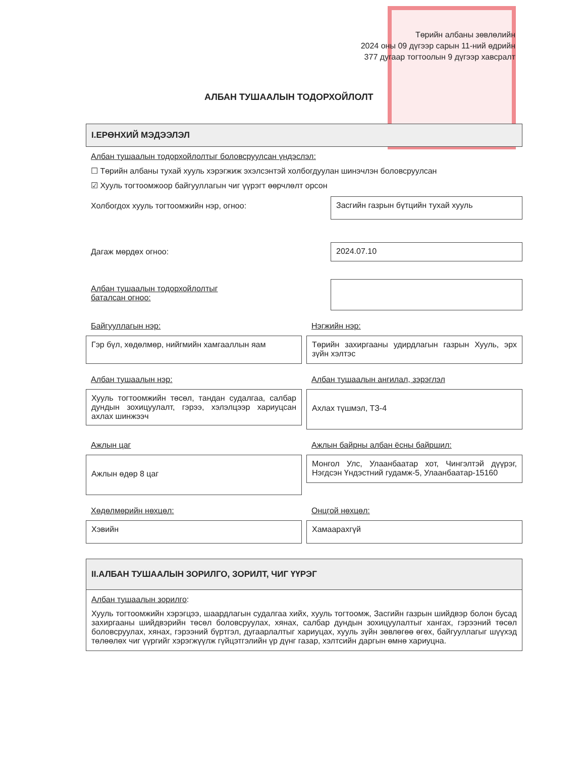Төрийн албаны зөвлөлийн
2024 оны 09 дүгээр сарын 11-ний өдрийн
377 дугаар тогтоолын 9 дүгээр хавсралт
АЛБАН ТУШААЛЫН ТОДОРХОЙЛОЛТ
I.ЕРӨНХИЙ МЭДЭЭЛЭЛ
Албан тушаалын тодорхойлолтыг боловсруулсан үндэслэл:
☐ Төрийн албаны тухай хууль хэрэгжиж эхэлсэнтэй холбогдуулан шинэчлэн боловсруулсан
☑ Хууль тогтоомжоор байгууллагын чиг үүрэгт өөрчлөлт орсон
Холбогдох хууль тогтоомжийн нэр, огноо:
Засгийн газрын бүтцийн тухай хууль
Дагаж мөрдөх огноо: 2024.07.10
Албан тушаалын тодорхойлолтыг
баталсан огноо:
Байгууллагын нэр:
Гэр бүл, хөдөлмөр, нийгмийн хамгааллын яам
Нэгжийн нэр:
Төрийн захиргааны удирдлагын газрын Хууль, эрх зүйн хэлтэс
Албан тушаалын нэр:
Хууль тогтоомжийн төсөл, тандан судалгаа, салбар дундын зохицуулалт, гэрээ, хэлэлцээр хариуцсан ахлах шинжээч
Албан тушаалын ангилал, зэрэглэл
Ахлах түшмэл, ТЗ-4
Ажлын цаг
Ажлын өдөр 8 цаг
Ажлын байрны албан ёсны байршил:
Монгол Улс, Улаанбаатар хот, Чингэлтэй дүүрэг, Нэгдсэн Үндэстний гудамж-5, Улаанбаатар-15160
Хөдөлмөрийн нөхцөл:
Хэвийн
Онцгой нөхцөл:
Хамаарахгүй
II.АЛБАН ТУШААЛЫН ЗОРИЛГО, ЗОРИЛТ, ЧИГ ҮҮРЭГ
Албан тушаалын зорилго:
Хууль тогтоомжийн хэрэгцээ, шаардлагын судалгаа хийх, хууль тогтоомж, Засгийн газрын шийдвэр болон бусад захиргааны шийдвэрийн төсөл боловсруулах, хянах, салбар дундын зохицуулалтыг хангах, гэрээний төсөл боловсруулах, хянах, гэрээний бүртгэл, дугаарлалтыг хариуцах, хууль зүйн зөвлөгөө өгөх, байгууллагыг шүүхэд төлөөлөх чиг үүргийг хэрэгжүүлж гүйцэтгэлийн үр дүнг газар, хэлтсийн даргын өмнө хариуцна.